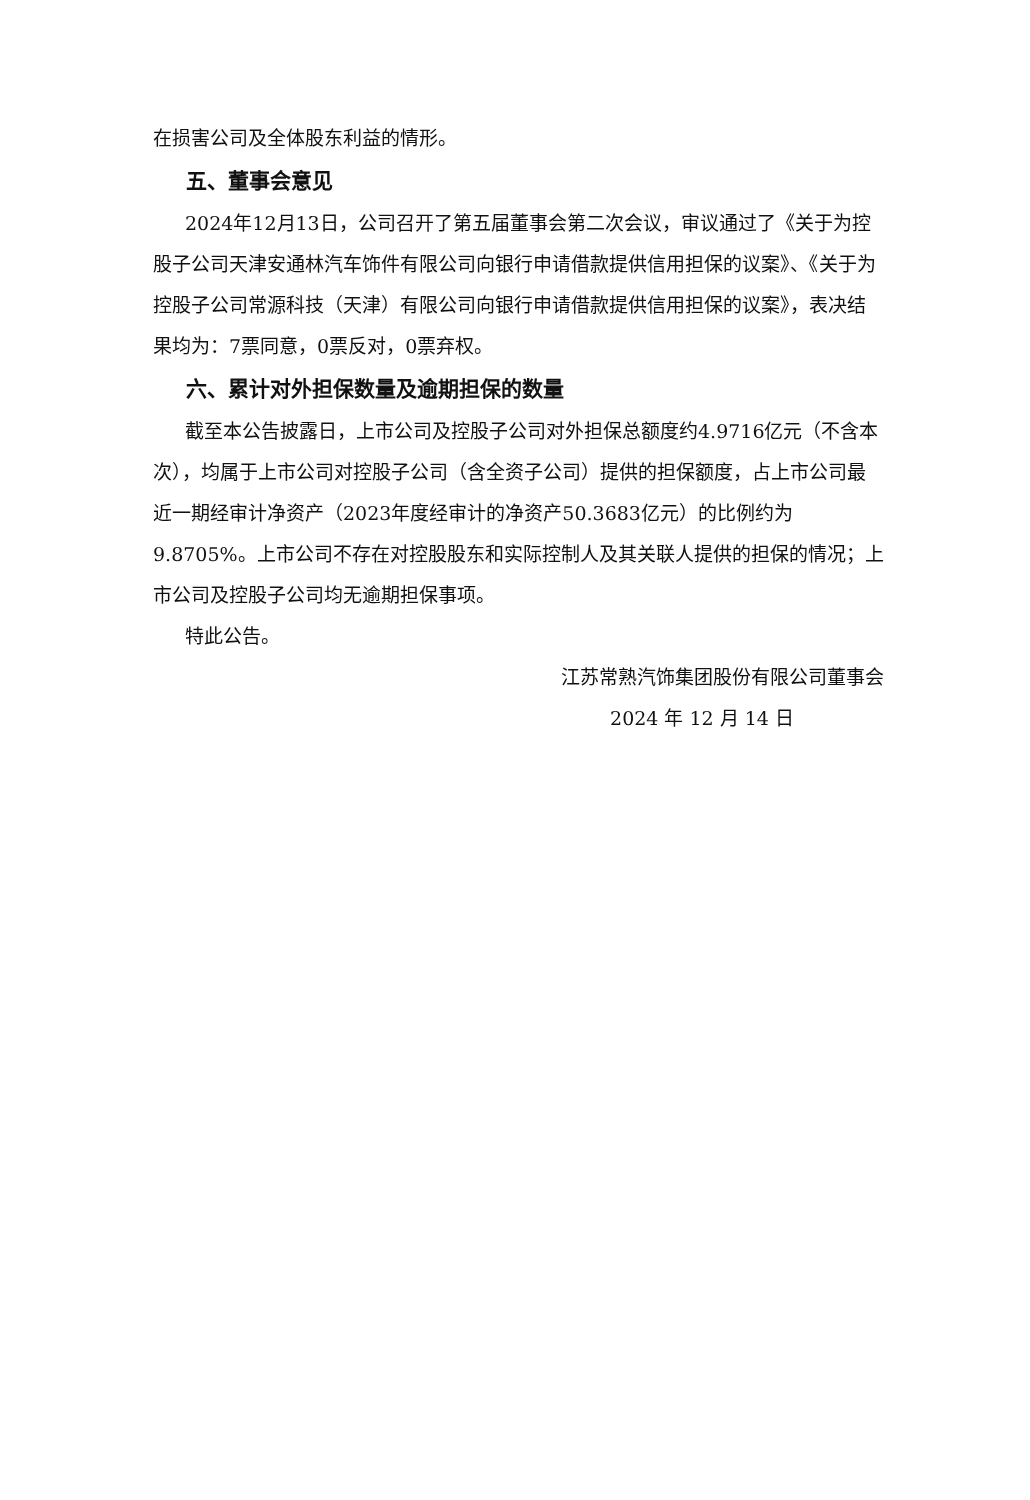在损害公司及全体股东利益的情形。
五、董事会意见
2024年12月13日，公司召开了第五届董事会第二次会议，审议通过了《关于为控股子公司天津安通林汽车饰件有限公司向银行申请借款提供信用担保的议案》、《关于为控股子公司常源科技（天津）有限公司向银行申请借款提供信用担保的议案》，表决结果均为：7票同意，0票反对，0票弃权。
六、累计对外担保数量及逾期担保的数量
截至本公告披露日，上市公司及控股子公司对外担保总额度约4.9716亿元（不含本次），均属于上市公司对控股子公司（含全资子公司）提供的担保额度，占上市公司最近一期经审计净资产（2023年度经审计的净资产50.3683亿元）的比例约为9.8705%。上市公司不存在对控股股东和实际控制人及其关联人提供的担保的情况；上市公司及控股子公司均无逾期担保事项。
特此公告。
江苏常熟汽饰集团股份有限公司董事会
2024 年 12 月 14 日